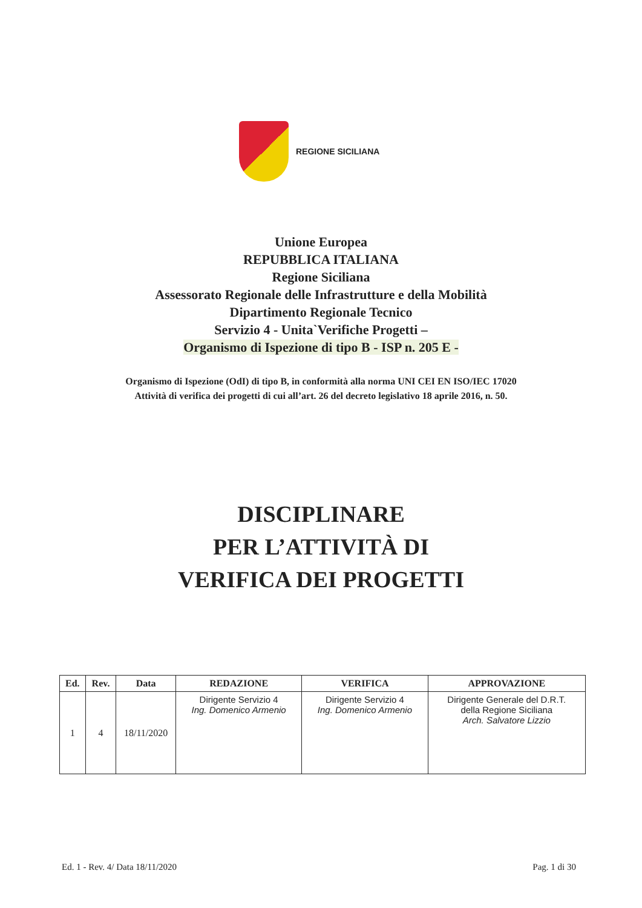REGIONE SICILIANA
Unione Europea
REPUBBLICA ITALIANA
Regione Siciliana
Assessorato Regionale delle Infrastrutture e della Mobilità
Dipartimento Regionale Tecnico
Servizio 4 - Unita`Verifiche Progetti –
Organismo di Ispezione di tipo B - ISP n. 205 E -
Organismo di Ispezione (OdI) di tipo B, in conformità alla norma UNI CEI EN ISO/IEC 17020
Attività di verifica dei progetti di cui all’art. 26 del decreto legislativo 18 aprile 2016, n. 50.
DISCIPLINARE
PER L’ATTIVITÀ DI
VERIFICA DEI PROGETTI
| Ed. | Rev. | Data | REDAZIONE | VERIFICA | APPROVAZIONE |
| --- | --- | --- | --- | --- | --- |
| 1 | 4 | 18/11/2020 | Dirigente Servizio 4 Ing. Domenico Armenio | Dirigente Servizio 4 Ing. Domenico Armenio | Dirigente Generale del D.R.T. della Regione Siciliana Arch. Salvatore Lizzio |
Ed. 1 - Rev. 4/ Data 18/11/2020 Pag. 1 di 30